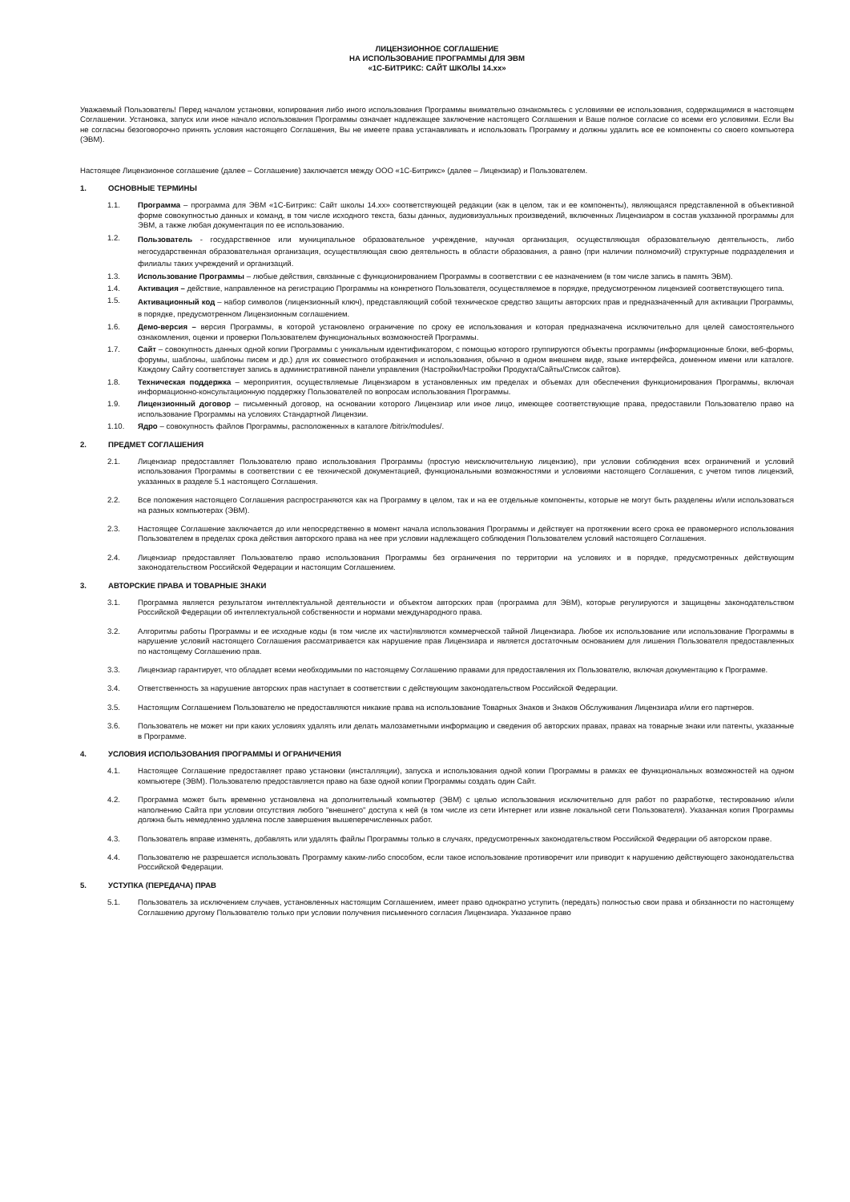ЛИЦЕНЗИОННОЕ СОГЛАШЕНИЕ
НА ИСПОЛЬЗОВАНИЕ ПРОГРАММЫ ДЛЯ ЭВМ
«1С-БИТРИКС: САЙТ ШКОЛЫ 14.xx»
Уважаемый Пользователь! Перед началом установки, копирования либо иного использования Программы внимательно ознакомьтесь с условиями ее использования, содержащимися в настоящем Соглашении. Установка, запуск или иное начало использования Программы означает надлежащее заключение настоящего Соглашения и Ваше полное согласие со всеми его условиями. Если Вы не согласны безоговорочно принять условия настоящего Соглашения, Вы не имеете права устанавливать и использовать Программу и должны удалить все ее компоненты со своего компьютера (ЭВМ).
Настоящее Лицензионное соглашение (далее – Соглашение) заключается между ООО «1С-Битрикс» (далее – Лицензиар) и Пользователем.
1. ОСНОВНЫЕ ТЕРМИНЫ
1.1. Программа – программа для ЭВМ «1С-Битрикс: Сайт школы 14.xx» соответствующей редакции (как в целом, так и ее компоненты), являющаяся представленной в объективной форме совокупностью данных и команд, в том числе исходного текста, базы данных, аудиовизуальных произведений, включенных Лицензиаром в состав указанной программы для ЭВМ, а также любая документация по ее использованию.
1.2.
Пользователь - государственное или муниципальное образовательное учреждение, научная организация, осуществляющая образовательную деятельность, либо негосударственная образовательная организация, осуществляющая свою деятельность в области образования, а равно (при наличии полномочий) структурные подразделения и филиалы таких учреждений и организаций.
1.3. Использование Программы – любые действия, связанные с функционированием Программы в соответствии с ее назначением (в том числе запись в память ЭВМ).
1.4. Активация – действие, направленное на регистрацию Программы на конкретного Пользователя, осуществляемое в порядке, предусмотренном лицензией соответствующего типа.
1.5.
Активационный код – набор символов (лицензионный ключ), представляющий собой техническое средство защиты авторских прав и предназначенный для активации Программы, в порядке, предусмотренном Лицензионным соглашением.
1.6. Демо-версия – версия Программы, в которой установлено ограничение по сроку ее использования и которая предназначена исключительно для целей самостоятельного ознакомления, оценки и проверки Пользователем функциональных возможностей Программы.
1.7. Сайт – совокупность данных одной копии Программы с уникальным идентификатором, с помощью которого группируются объекты программы (информационные блоки, веб-формы, форумы, шаблоны, шаблоны писем и др.) для их совместного отображения и использования, обычно в одном внешнем виде, языке интерфейса, доменном имени или каталоге. Каждому Сайту соответствует запись в административной панели управления (Настройки/Настройки Продукта/Сайты/Список сайтов).
1.8. Техническая поддержка – мероприятия, осуществляемые Лицензиаром в установленных им пределах и объемах для обеспечения функционирования Программы, включая информационно-консультационную поддержку Пользователей по вопросам использования Программы.
1.9. Лицензионный договор – письменный договор, на основании которого Лицензиар или иное лицо, имеющее соответствующие права, предоставили Пользователю право на использование Программы на условиях Стандартной Лицензии.
1.10. Ядро – совокупность файлов Программы, расположенных в каталоге /bitrix/modules/.
2. ПРЕДМЕТ СОГЛАШЕНИЯ
2.1. Лицензиар предоставляет Пользователю право использования Программы (простую неисключительную лицензию), при условии соблюдения всех ограничений и условий использования Программы в соответствии с ее технической документацией, функциональными возможностями и условиями настоящего Соглашения, с учетом типов лицензий, указанных в разделе 5.1 настоящего Соглашения.
2.2. Все положения настоящего Соглашения распространяются как на Программу в целом, так и на ее отдельные компоненты, которые не могут быть разделены и/или использоваться на разных компьютерах (ЭВМ).
2.3. Настоящее Соглашение заключается до или непосредственно в момент начала использования Программы и действует на протяжении всего срока ее правомерного использования Пользователем в пределах срока действия авторского права на нее при условии надлежащего соблюдения Пользователем условий настоящего Соглашения.
2.4. Лицензиар предоставляет Пользователю право использования Программы без ограничения по территории на условиях и в порядке, предусмотренных действующим законодательством Российской Федерации и настоящим Соглашением.
3. АВТОРСКИЕ ПРАВА И ТОВАРНЫЕ ЗНАКИ
3.1. Программа является результатом интеллектуальной деятельности и объектом авторских прав (программа для ЭВМ), которые регулируются и защищены законодательством Российской Федерации об интеллектуальной собственности и нормами международного права.
3.2. Алгоритмы работы Программы и ее исходные коды (в том числе их части)являются коммерческой тайной Лицензиара. Любое их использование или использование Программы в нарушение условий настоящего Соглашения рассматривается как нарушение прав Лицензиара и является достаточным основанием для лишения Пользователя предоставленных по настоящему Соглашению прав.
3.3. Лицензиар гарантирует, что обладает всеми необходимыми по настоящему Соглашению правами для предоставления их Пользователю, включая документацию к Программе.
3.4. Ответственность за нарушение авторских прав наступает в соответствии с действующим законодательством Российской Федерации.
3.5. Настоящим Соглашением Пользователю не предоставляются никакие права на использование Товарных Знаков и Знаков Обслуживания Лицензиара и/или его партнеров.
3.6. Пользователь не может ни при каких условиях удалять или делать малозаметными информацию и сведения об авторских правах, правах на товарные знаки или патенты, указанные в Программе.
4. УСЛОВИЯ ИСПОЛЬЗОВАНИЯ ПРОГРАММЫ И ОГРАНИЧЕНИЯ
4.1. Настоящее Соглашение предоставляет право установки (инсталляции), запуска и использования одной копии Программы в рамках ее функциональных возможностей на одном компьютере (ЭВМ). Пользователю предоставляется право на базе одной копии Программы создать один Сайт.
4.2. Программа может быть временно установлена на дополнительный компьютер (ЭВМ) с целью использования исключительно для работ по разработке, тестированию и/или наполнению Сайта при условии отсутствия любого "внешнего" доступа к ней (в том числе из сети Интернет или извне локальной сети Пользователя). Указанная копия Программы должна быть немедленно удалена после завершения вышеперечисленных работ.
4.3. Пользователь вправе изменять, добавлять или удалять файлы Программы только в случаях, предусмотренных законодательством Российской Федерации об авторском праве.
4.4. Пользователю не разрешается использовать Программу каким-либо способом, если такое использование противоречит или приводит к нарушению действующего законодательства Российской Федерации.
5. УСТУПКА (ПЕРЕДАЧА) ПРАВ
5.1. Пользователь за исключением случаев, установленных настоящим Соглашением, имеет право однократно уступить (передать) полностью свои права и обязанности по настоящему Соглашению другому Пользователю только при условии получения письменного согласия Лицензиара. Указанное право